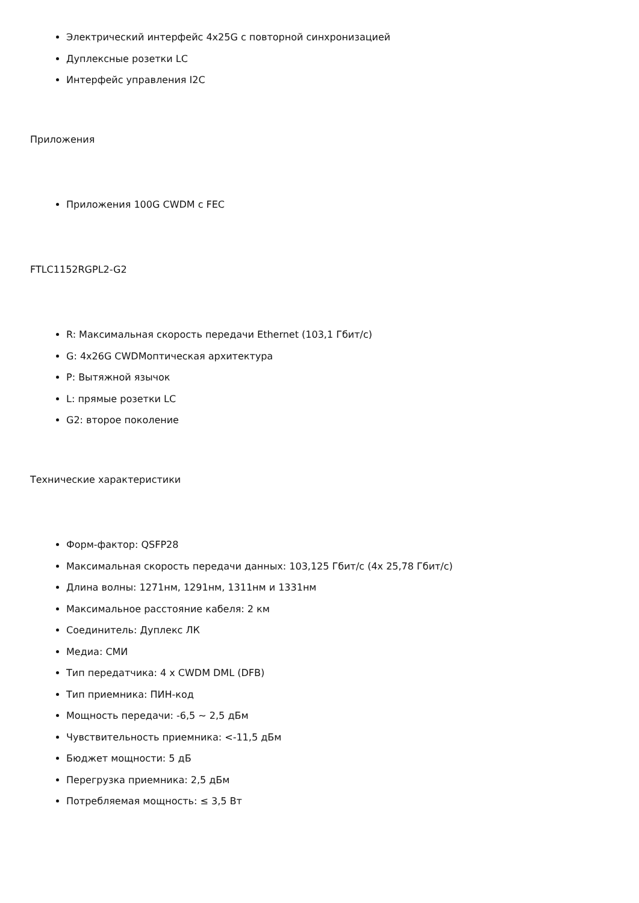Электрический интерфейс 4x25G с повторной синхронизацией
Дуплексные розетки LC
Интерфейс управления I2C
Приложения
Приложения 100G CWDM с FEC
FTLC1152RGPL2-G2
R: Максимальная скорость передачи Ethernet (103,1 Гбит/с)
G: 4x26G CWDMоптическая архитектура
P: Вытяжной язычок
L: прямые розетки LC
G2: второе поколение
Технические характеристики
Форм-фактор: QSFP28
Максимальная скорость передачи данных: 103,125 Гбит/с (4x 25,78 Гбит/с)
Длина волны: 1271нм, 1291нм, 1311нм и 1331нм
Максимальное расстояние кабеля: 2 км
Соединитель: Дуплекс ЛК
Медиа: СМИ
Тип передатчика: 4 x CWDM DML (DFB)
Тип приемника: ПИН-код
Мощность передачи: -6,5 ~ 2,5 дБм
Чувствительность приемника: <-11,5 дБм
Бюджет мощности: 5 дБ
Перегрузка приемника: 2,5 дБм
Потребляемая мощность: ≤ 3,5 Вт